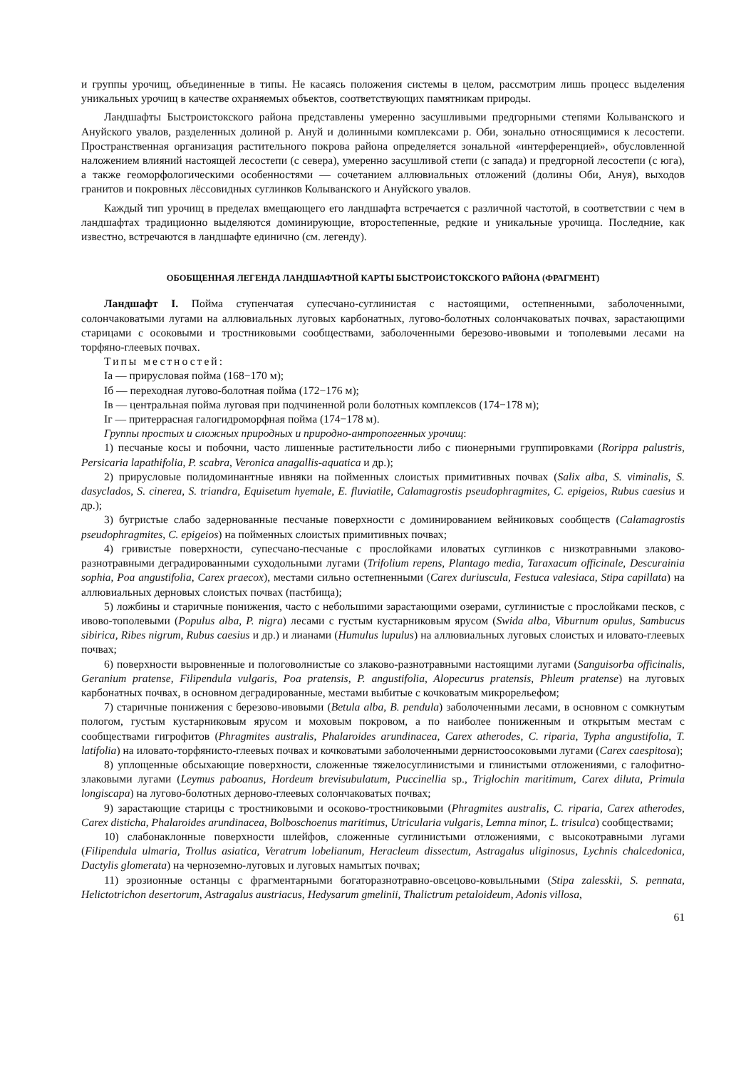и группы урочищ, объединенные в типы. Не касаясь положения системы в целом, рассмотрим лишь процесс выделения уникальных урочищ в качестве охраняемых объектов, соответствующих памятникам природы.
Ландшафты Быстроистокского района представлены умеренно засушливыми предгорными степями Колыванского и Ануйского увалов, разделенных долиной р. Ануй и долинными комплексами р. Оби, зонально относящимися к лесостепи. Пространственная организация растительного покрова района определяется зональной «интерференцией», обусловленной наложением влияний настоящей лесостепи (с севера), умеренно засушливой степи (с запада) и предгорной лесостепи (с юга), а также геоморфологическими особенностями — сочетанием аллювиальных отложений (долины Оби, Ануя), выходов гранитов и покровных лёссовидных суглинков Колыванского и Ануйского увалов.
Каждый тип урочищ в пределах вмещающего его ландшафта встречается с различной частотой, в соответствии с чем в ландшафтах традиционно выделяются доминирующие, второстепенные, редкие и уникальные урочища. Последние, как известно, встречаются в ландшафте единично (см. легенду).
ОБОБЩЕННАЯ ЛЕГЕНДА ЛАНДШАФТНОЙ КАРТЫ БЫСТРОИСТОКСКОГО РАЙОНА (ФРАГМЕНТ)
Ландшафт I. Пойма ступенчатая супесчано-суглинистая с настоящими, остепненными, заболоченными, солончаковатыми лугами на аллювиальных луговых карбонатных, лугово-болотных солончаковатых почвах, зарастающими старицами с осоковыми и тростниковыми сообществами, заболоченными березово-ивовыми и тополевыми лесами на торфяно-глеевых почвах.
Типы местностей:
Iа — прирусловая пойма (168−170 м);
Iб — переходная лугово-болотная пойма (172−176 м);
Iв — центральная пойма луговая при подчиненной роли болотных комплексов (174−178 м);
Iг — притеррасная галогидроморфная пойма (174−178 м).
Группы простых и сложных природных и природно-антропогенных урочищ:
1) песчаные косы и побочни, часто лишенные растительности либо с пионерными группировками (Rorippa palustris, Persicaria lapathifolia, P. scabra, Veronica anagallis-aquatica и др.);
2) прирусловые полидоминантные ивняки на пойменных слоистых примитивных почвах (Salix alba, S. viminalis, S. dasyclados, S. cinerea, S. triandra, Equisetum hyemale, E. fluviatile, Calamagrostis pseudophragmites, C. epigeios, Rubus caesius и др.);
3) бугристые слабо задернованные песчаные поверхности с доминированием вейниковых сообществ (Calamagrostis pseudophragmites, C. epigeios) на пойменных слоистых примитивных почвах;
4) гривистые поверхности, супесчано-песчаные с прослойками иловатых суглинков с низкотравными злаково-разнотравными деградированными суходольными лугами (Trifolium repens, Plantago media, Taraxacum officinale, Descurainia sophia, Poa angustifolia, Carex praecox), местами сильно остепненными (Carex duriuscula, Festuca valesiaca, Stipa capillata) на аллювиальных дерновых слоистых почвах (пастбища);
5) ложбины и старичные понижения, часто с небольшими зарастающими озерами, суглинистые с прослойками песков, с ивово-тополевыми (Populus alba, P. nigra) лесами с густым кустарниковым ярусом (Swida alba, Viburnum opulus, Sambucus sibirica, Ribes nigrum, Rubus caesius и др.) и лианами (Humulus lupulus) на аллювиальных луговых слоистых и иловато-глеевых почвах;
6) поверхности выровненные и пологоволнистые со злаково-разнотравными настоящими лугами (Sanguisorba officinalis, Geranium pratense, Filipendula vulgaris, Poa pratensis, P. angustifolia, Alopecurus pratensis, Phleum pratense) на луговых карбонатных почвах, в основном деградированные, местами выбитые с кочковатым микрорельефом;
7) старичные понижения с березово-ивовыми (Betula alba, B. pendula) заболоченными лесами, в основном с сомкнутым пологом, густым кустарниковым ярусом и моховым покровом, а по наиболее пониженным и открытым местам с сообществами гигрофитов (Phragmites australis, Phalaroides arundinacea, Carex atherodes, C. riparia, Typha angustifolia, T. latifolia) на иловато-торфянисто-глеевых почвах и кочковатыми заболоченными дернистоосоковыми лугами (Carex caespitosa);
8) уплощенные обсыхающие поверхности, сложенные тяжелосуглинистыми и глинистыми отложениями, с галофитно-злаковыми лугами (Leymus paboanus, Hordeum brevisubulatum, Puccinellia sp., Triglochin maritimum, Carex diluta, Primula longiscapa) на лугово-болотных дерново-глеевых солончаковатых почвах;
9) зарастающие старицы с тростниковыми и осоково-тростниковыми (Phragmites australis, C. riparia, Carex atherodes, Carex disticha, Phalaroides arundinacea, Bolboschoenus maritimus, Utricularia vulgaris, Lemna minor, L. trisulca) сообществами;
10) слабонаклонные поверхности шлейфов, сложенные суглинистыми отложениями, с высокотравными лугами (Filipendula ulmaria, Trollus asiatica, Veratrum lobelianum, Heracleum dissectum, Astragalus uliginosus, Lychnis chalcedonica, Dactylis glomerata) на черноземно-луговых и луговых намытых почвах;
11) эрозионные останцы с фрагментарными богаторазнотравно-овсецово-ковыльными (Stipa zalesskii, S. pennata, Helictotrichon desertorum, Astragalus austriacus, Hedysarum gmelinii, Thalictrum petaloideum, Adonis villosa,
61